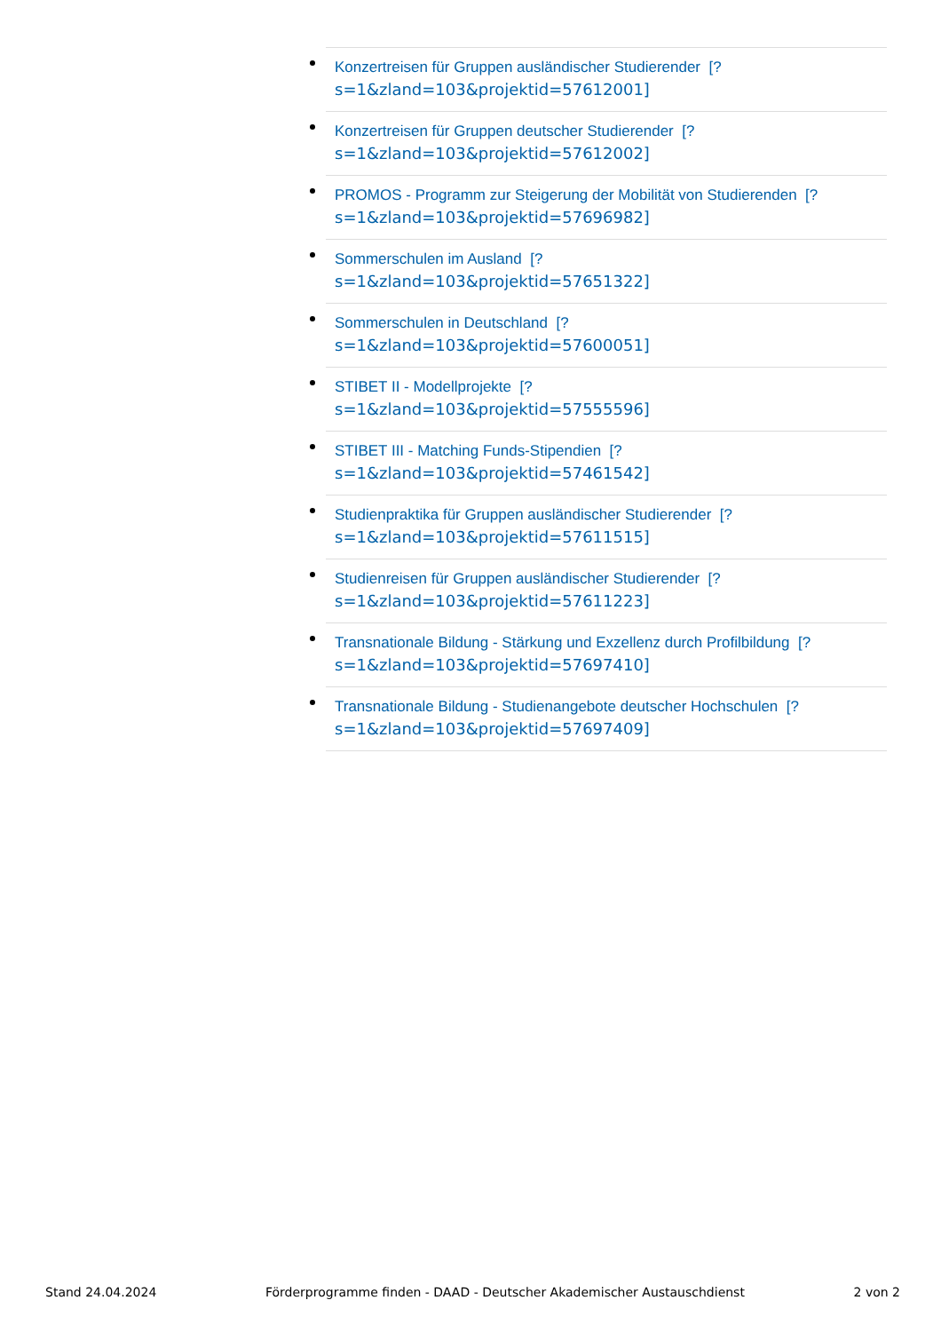Konzertreisen für Gruppen ausländischer Studierender [?
s=1&zland=103&projektid=57612001]
Konzertreisen für Gruppen deutscher Studierender [?
s=1&zland=103&projektid=57612002]
PROMOS - Programm zur Steigerung der Mobilität von Studierenden [?
s=1&zland=103&projektid=57696982]
Sommerschulen im Ausland [?
s=1&zland=103&projektid=57651322]
Sommerschulen in Deutschland [?
s=1&zland=103&projektid=57600051]
STIBET II - Modellprojekte [?
s=1&zland=103&projektid=57555596]
STIBET III - Matching Funds-Stipendien [?
s=1&zland=103&projektid=57461542]
Studienpraktika für Gruppen ausländischer Studierender [?
s=1&zland=103&projektid=57611515]
Studienreisen für Gruppen ausländischer Studierender [?
s=1&zland=103&projektid=57611223]
Transnationale Bildung - Stärkung und Exzellenz durch Profilbildung [?
s=1&zland=103&projektid=57697410]
Transnationale Bildung - Studienangebote deutscher Hochschulen [?
s=1&zland=103&projektid=57697409]
Stand 24.04.2024 Förderprogramme finden - DAAD - Deutscher Akademischer Austauschdienst 2 von 2